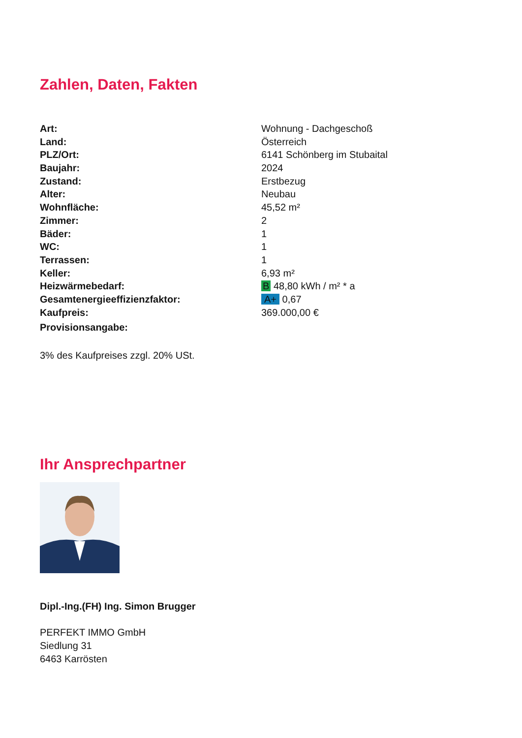Zahlen, Daten, Fakten
| Art: | Wohnung - Dachgeschoß |
| Land: | Österreich |
| PLZ/Ort: | 6141 Schönberg im Stubaital |
| Baujahr: | 2024 |
| Zustand: | Erstbezug |
| Alter: | Neubau |
| Wohnfläche: | 45,52 m² |
| Zimmer: | 2 |
| Bäder: | 1 |
| WC: | 1 |
| Terrassen: | 1 |
| Keller: | 6,93 m² |
| Heizwärmebedarf: | B 48,80 kWh / m² * a |
| Gesamtenergieeffizienzfaktor: | A+ 0,67 |
| Kaufpreis: | 369.000,00 € |
| Provisionsangabe: | |
3% des Kaufpreises zzgl. 20% USt.
Ihr Ansprechpartner
Dipl.-Ing.(FH) Ing. Simon Brugger
PERFEKT IMMO GmbH
Siedlung 31
6463 Karrösten